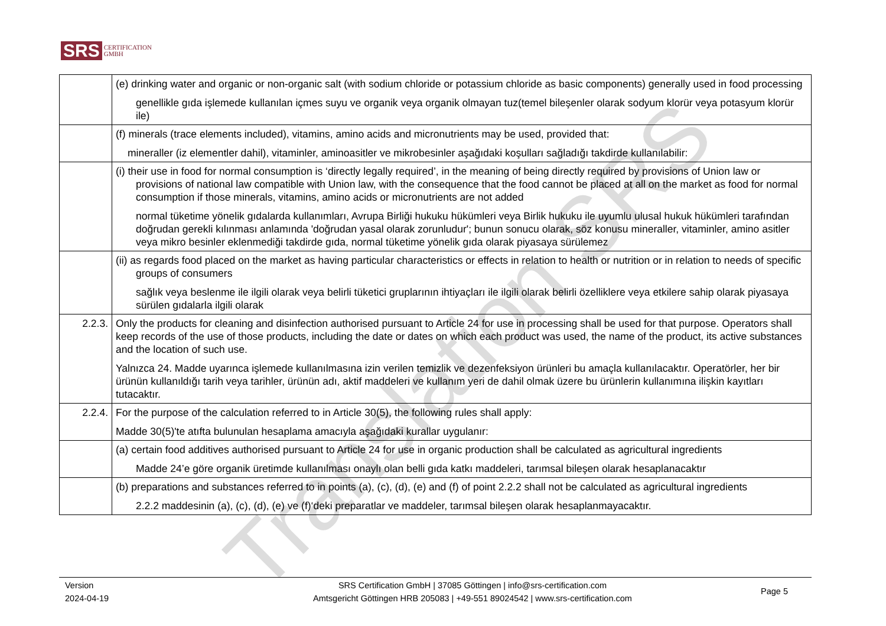Translation SRS
SRS CERTIFICATION
GMBH
| | (e) drinking water and organic or non-organic salt (with sodium chloride or potassium chloride as basic components) generally used in food processing genellikle gıda işlemede kullanılan içmes suyu ve organik veya organik olmayan tuz(temel bileşenler olarak sodyum klorür veya potasyum klorür ile) |
| | (f) minerals (trace elements included), vitamins, amino acids and micronutrients may be used, provided that: mineraller (iz elementler dahil), vitaminler, aminoasitler ve mikrobesinler aşağıdaki koşulları sağladığı takdirde kullanılabilir: |
| | (i) their use in food for normal consumption is ‘directly legally required’, in the meaning of being directly required by provisions of Union law or provisions of national law compatible with Union law, with the consequence that the food cannot be placed at all on the market as food for normal consumption if those minerals, vitamins, amino acids or micronutrients are not added normal tüketime yönelik gıdalarda kullanımları, Avrupa Birliği hukuku hükümleri veya Birlik hukuku ile uyumlu ulusal hukuk hükümleri tarafından doğrudan gerekli kılınması anlamında 'doğrudan yasal olarak zorunludur'; bunun sonucu olarak, söz konusu mineraller, vitaminler, amino asitler veya mikro besinler eklenmediği takdirde gıda, normal tüketime yönelik gıda olarak piyasaya sürülemez |
| | (ii) as regards food placed on the market as having particular characteristics or effects in relation to health or nutrition or in relation to needs of specific groups of consumers sağlık veya beslenme ile ilgili olarak veya belirli tüketici gruplarının ihtiyaçları ile ilgili olarak belirli özelliklere veya etkilere sahip olarak piyasaya sürülen gıdalarla ilgili olarak |
| 2.2.3. | Only the products for cleaning and disinfection authorised pursuant to Article 24 for use in processing shall be used for that purpose. Operators shall keep records of the use of those products, including the date or dates on which each product was used, the name of the product, its active substances and the location of such use. Yalnızca 24. Madde uyarınca işlemede kullanılmasına izin verilen temizlik ve dezenfeksiyon ürünleri bu amaçla kullanılacaktır. Operatörler, her bir ürünün kullanıldığı tarih veya tarihler, ürünün adı, aktif maddeleri ve kullanım yeri de dahil olmak üzere bu ürünlerin kullanımına ilişkin kayıtları tutacaktır. |
| 2.2.4. | For the purpose of the calculation referred to in Article 30(5), the following rules shall apply: Madde 30(5)'te atıfta bulunulan hesaplama amacıyla aşağıdaki kurallar uygulanır: |
| | (a) certain food additives authorised pursuant to Article 24 for use in organic production shall be calculated as agricultural ingredients Madde 24’e göre organik üretimde kullanılması onaylı olan belli gıda katkı maddeleri, tarımsal bileşen olarak hesaplanacaktır |
| | (b) preparations and substances referred to in points (a), (c), (d), (e) and (f) of point 2.2.2 shall not be calculated as agricultural ingredients 2.2.2 maddesinin (a), (c), (d), (e) ve (f)‘deki preparatlar ve maddeler, tarımsal bileşen olarak hesaplanmayacaktır. |
Version
2024-04-19
SRS Certification GmbH | 37085 Göttingen | info@srs-certification.com
Amtsgericht Göttingen HRB 205083 | +49-551 89024542 | www.srs-certification.com
Page 5